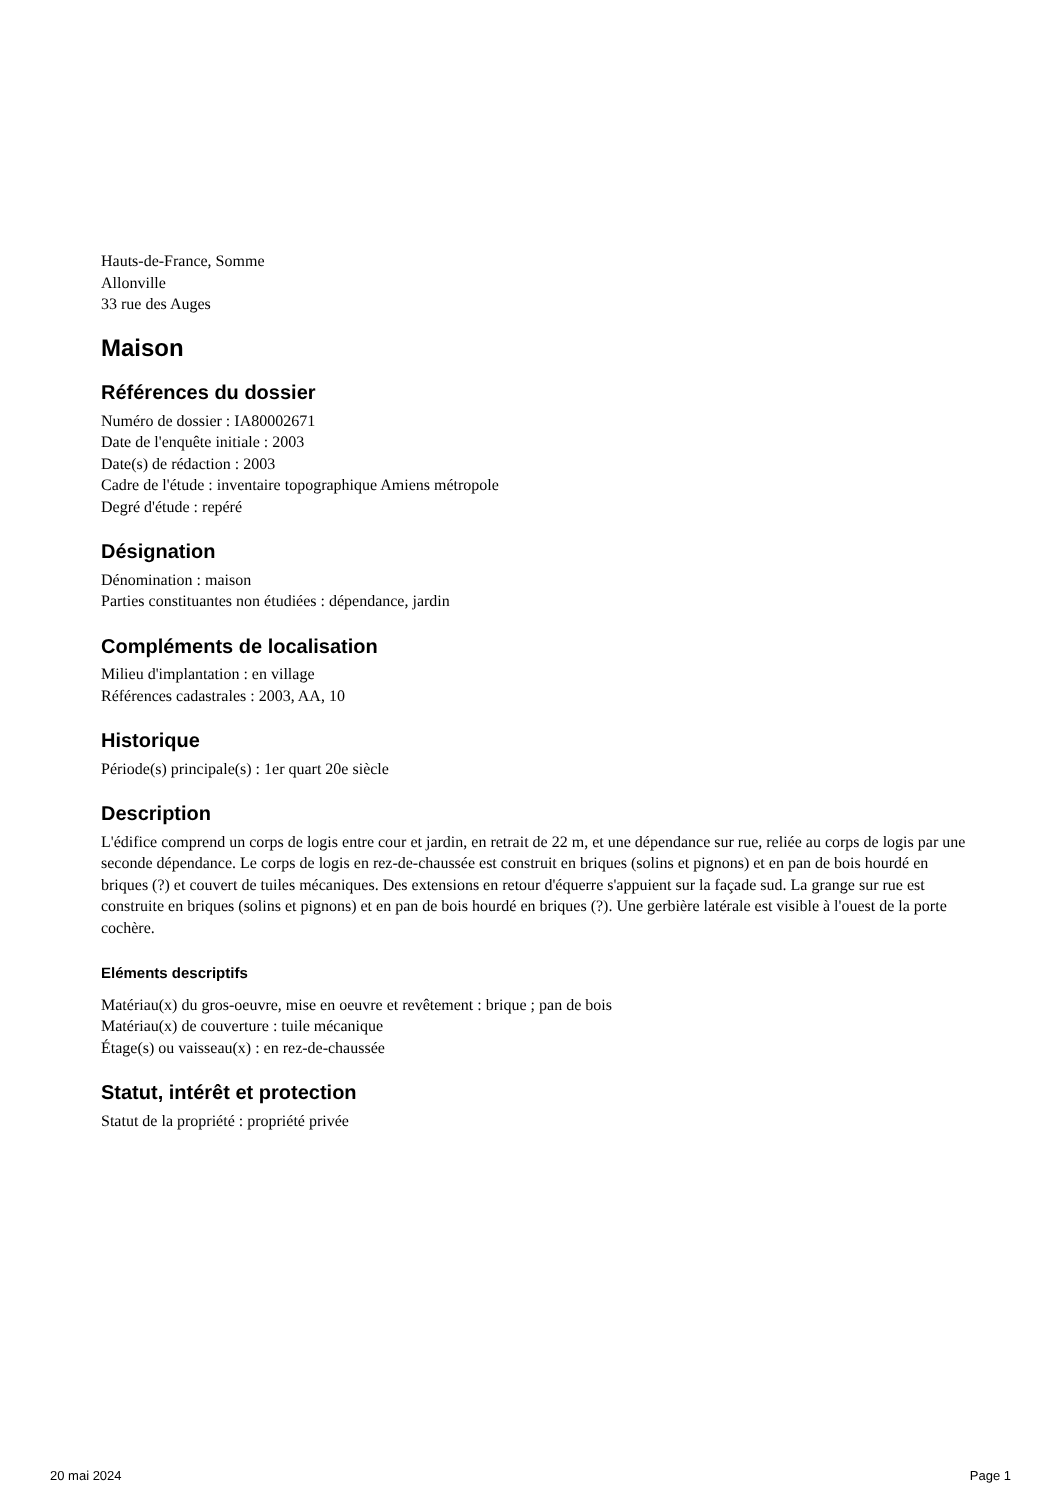Hauts-de-France, Somme
Allonville
33 rue des Auges
Maison
Références du dossier
Numéro de dossier : IA80002671
Date de l'enquête initiale : 2003
Date(s) de rédaction : 2003
Cadre de l'étude : inventaire topographique Amiens métropole
Degré d'étude : repéré
Désignation
Dénomination : maison
Parties constituantes non étudiées : dépendance, jardin
Compléments de localisation
Milieu d'implantation : en village
Références cadastrales : 2003, AA, 10
Historique
Période(s) principale(s) : 1er quart 20e siècle
Description
L'édifice comprend un corps de logis entre cour et jardin, en retrait de 22 m, et une dépendance sur rue, reliée au corps de logis par une seconde dépendance. Le corps de logis en rez-de-chaussée est construit en briques (solins et pignons) et en pan de bois hourdé en briques (?) et couvert de tuiles mécaniques. Des extensions en retour d'équerre s'appuient sur la façade sud. La grange sur rue est construite en briques (solins et pignons) et en pan de bois hourdé en briques (?). Une gerbière latérale est visible à l'ouest de la porte cochère.
Eléments descriptifs
Matériau(x) du gros-oeuvre, mise en oeuvre et revêtement : brique ; pan de bois
Matériau(x) de couverture : tuile mécanique
Étage(s) ou vaisseau(x) : en rez-de-chaussée
Statut, intérêt et protection
Statut de la propriété : propriété privée
20 mai 2024 Page 1